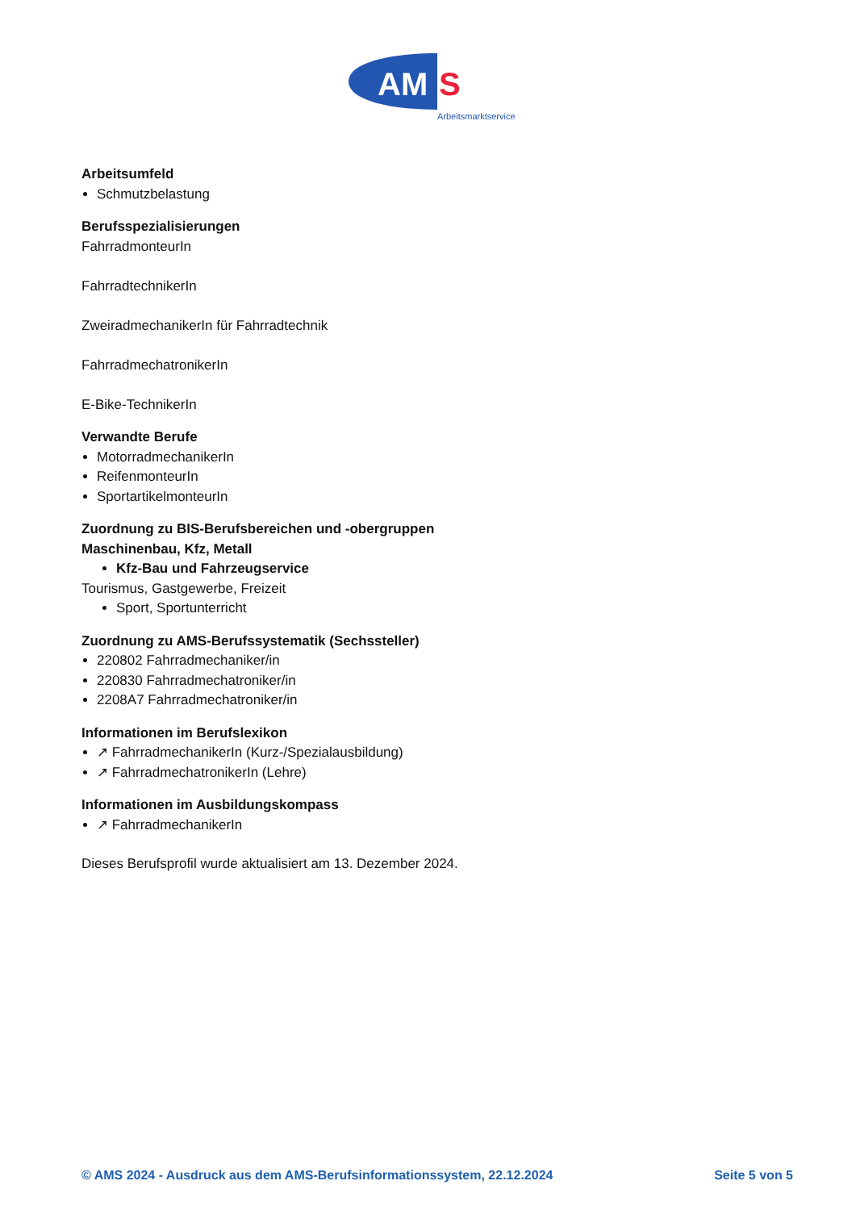AM
S
Arbeitsmarktservice
Arbeitsumfeld
Schmutzbelastung
Berufsspezialisierungen
FahrradmonteurIn
FahrradtechnikerIn
ZweiradmechanikerIn für Fahrradtechnik
FahrradmechatronikerIn
E-Bike-TechnikerIn
Verwandte Berufe
MotorradmechanikerIn
ReifenmonteurIn
SportartikelmonteurIn
Zuordnung zu BIS-Berufsbereichen und -obergruppen
Maschinenbau, Kfz, Metall
Kfz-Bau und Fahrzeugservice
Tourismus, Gastgewerbe, Freizeit
Sport, Sportunterricht
Zuordnung zu AMS-Berufssystematik (Sechssteller)
220802 Fahrradmechaniker/in
220830 Fahrradmechatroniker/in
2208A7 Fahrradmechatroniker/in
Informationen im Berufslexikon
↗ FahrradmechanikerIn (Kurz-/Spezialausbildung)
↗ FahrradmechatronikerIn (Lehre)
Informationen im Ausbildungskompass
↗ FahrradmechanikerIn
Dieses Berufsprofil wurde aktualisiert am 13. Dezember 2024.
© AMS 2024 - Ausdruck aus dem AMS-Berufsinformationssystem, 22.12.2024 Seite 5 von 5